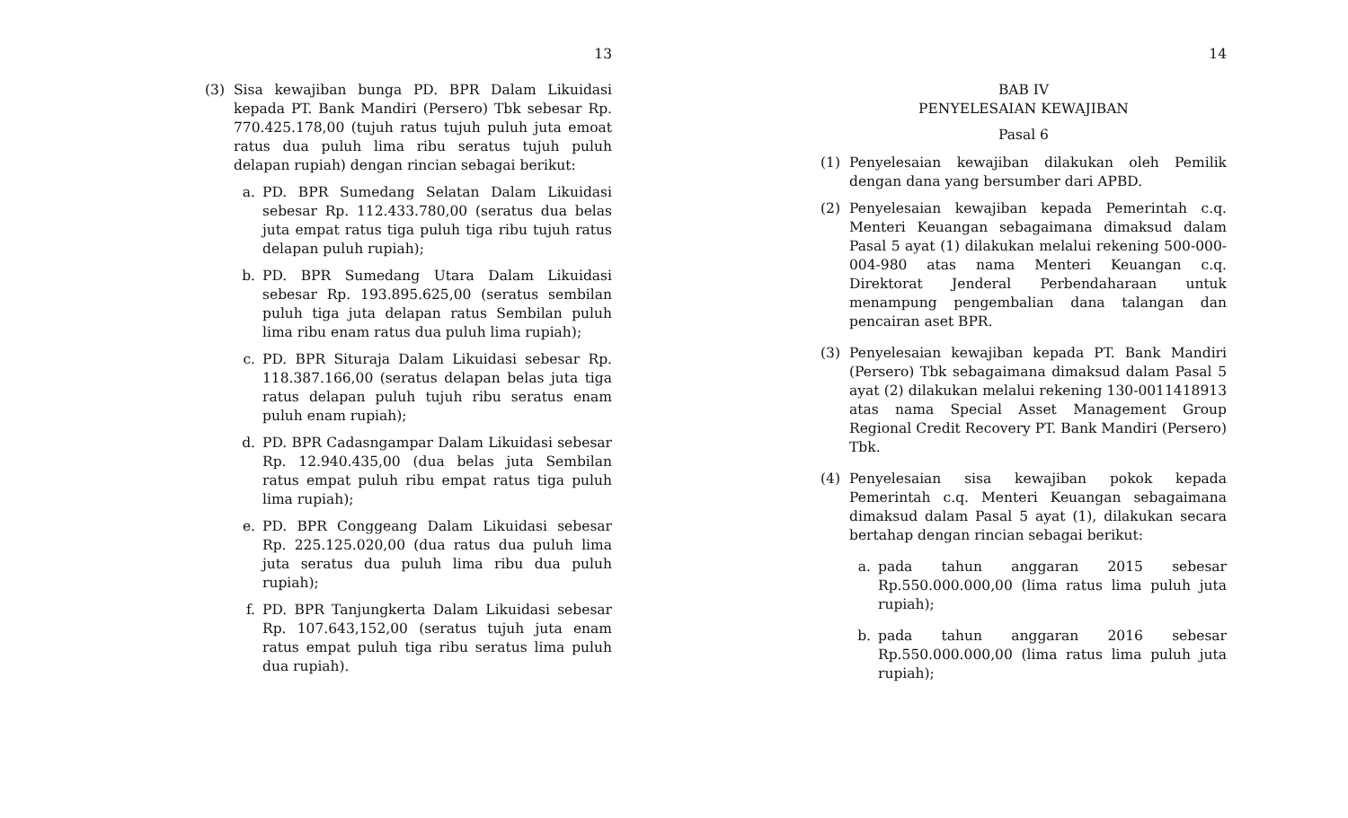13
(3) Sisa kewajiban bunga PD. BPR Dalam Likuidasi kepada PT. Bank Mandiri (Persero) Tbk sebesar Rp. 770.425.178,00 (tujuh ratus tujuh puluh juta emoat ratus dua puluh lima ribu seratus tujuh puluh delapan rupiah) dengan rincian sebagai berikut:
a. PD. BPR Sumedang Selatan Dalam Likuidasi sebesar Rp. 112.433.780,00 (seratus dua belas juta empat ratus tiga puluh tiga ribu tujuh ratus delapan puluh rupiah);
b. PD. BPR Sumedang Utara Dalam Likuidasi sebesar Rp. 193.895.625,00 (seratus sembilan puluh tiga juta delapan ratus Sembilan puluh lima ribu enam ratus dua puluh lima rupiah);
c. PD. BPR Situraja Dalam Likuidasi sebesar Rp. 118.387.166,00 (seratus delapan belas juta tiga ratus delapan puluh tujuh ribu seratus enam puluh enam rupiah);
d. PD. BPR Cadasngampar Dalam Likuidasi sebesar Rp. 12.940.435,00 (dua belas juta Sembilan ratus empat puluh ribu empat ratus tiga puluh lima rupiah);
e. PD. BPR Conggeang Dalam Likuidasi sebesar Rp. 225.125.020,00 (dua ratus dua puluh lima juta seratus dua puluh lima ribu dua puluh rupiah);
f. PD. BPR Tanjungkerta Dalam Likuidasi sebesar Rp. 107.643,152,00 (seratus tujuh juta enam ratus empat puluh tiga ribu seratus lima puluh dua rupiah).
14
BAB IV
PENYELESAIAN KEWAJIBAN
Pasal 6
(1) Penyelesaian kewajiban dilakukan oleh Pemilik dengan dana yang bersumber dari APBD.
(2) Penyelesaian kewajiban kepada Pemerintah c.q. Menteri Keuangan sebagaimana dimaksud dalam Pasal 5 ayat (1) dilakukan melalui rekening 500-000-004-980 atas nama Menteri Keuangan c.q. Direktorat Jenderal Perbendaharaan untuk menampung pengembalian dana talangan dan pencairan aset BPR.
(3) Penyelesaian kewajiban kepada PT. Bank Mandiri (Persero) Tbk sebagaimana dimaksud dalam Pasal 5 ayat (2) dilakukan melalui rekening 130-0011418913 atas nama Special Asset Management Group Regional Credit Recovery PT. Bank Mandiri (Persero) Tbk.
(4) Penyelesaian sisa kewajiban pokok kepada Pemerintah c.q. Menteri Keuangan sebagaimana dimaksud dalam Pasal 5 ayat (1), dilakukan secara bertahap dengan rincian sebagai berikut:
a. pada tahun anggaran 2015 sebesar Rp.550.000.000,00 (lima ratus lima puluh juta rupiah);
b. pada tahun anggaran 2016 sebesar Rp.550.000.000,00 (lima ratus lima puluh juta rupiah);